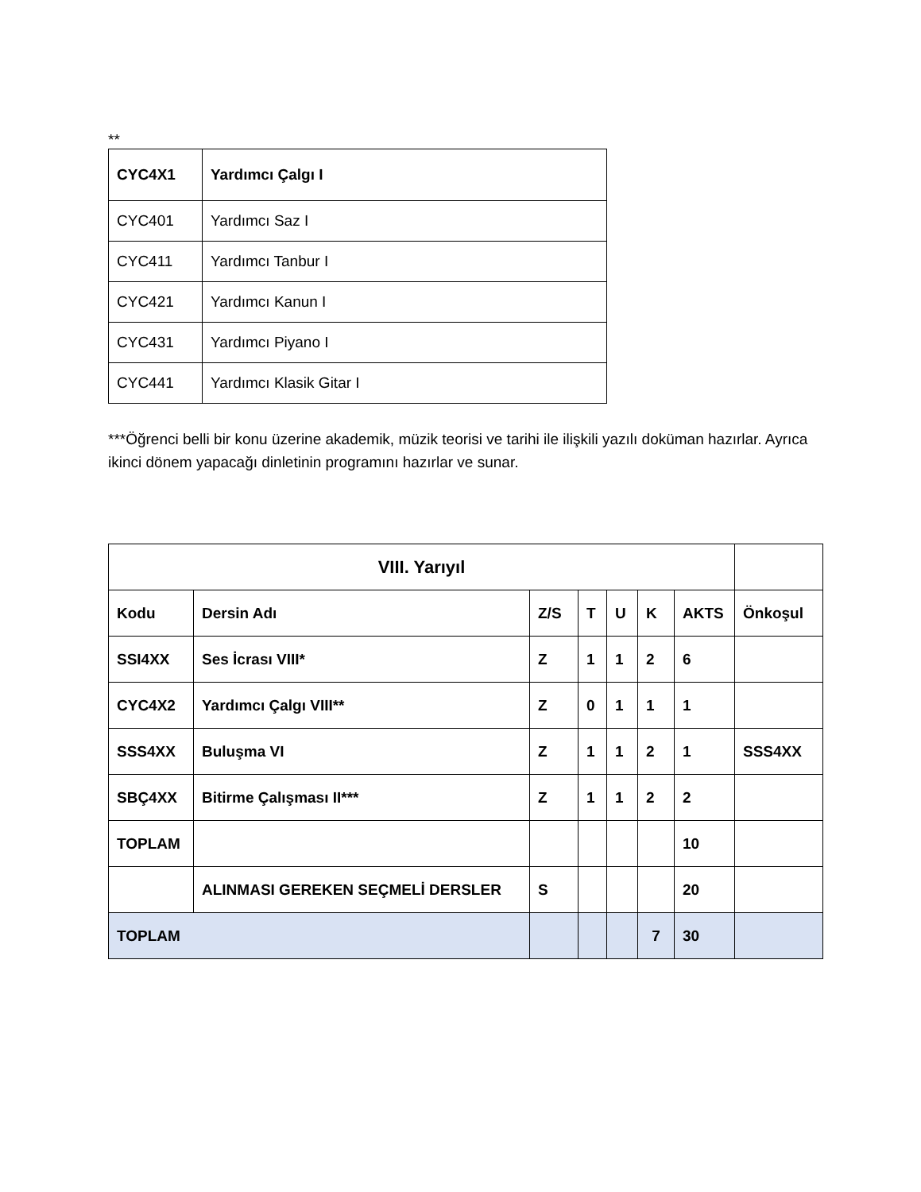**
| CYC4X1 | Yardımcı Çalgı I |
| CYC401 | Yardımcı Saz I |
| CYC411 | Yardımcı Tanbur I |
| CYC421 | Yardımcı Kanun I |
| CYC431 | Yardımcı Piyano I |
| CYC441 | Yardımcı Klasik Gitar I |
***Öğrenci belli bir konu üzerine akademik, müzik teorisi ve tarihi ile ilişkili yazılı doküman hazırlar. Ayrıca ikinci dönem yapacağı dinletinin programını hazırlar ve sunar.
| VIII. Yarıyıl | | | | | | | |
| Kodu | Dersin Adı | Z/S | T | U | K | AKTS | Önkoşul |
| SSI4XX | Ses İcrası VIII* | Z | 1 | 1 | 2 | 6 | |
| CYC4X2 | Yardımcı Çalgı VIII** | Z | 0 | 1 | 1 | 1 | |
| SSS4XX | Buluşma VI | Z | 1 | 1 | 2 | 1 | SSS4XX |
| SBÇ4XX | Bitirme Çalışması II*** | Z | 1 | 1 | 2 | 2 | |
| TOPLAM | | | | | | 10 | |
| | ALINMASI GEREKEN SEÇMELİ DERSLER | S | | | | 20 | |
| TOPLAM | | | | | 7 | 30 | |